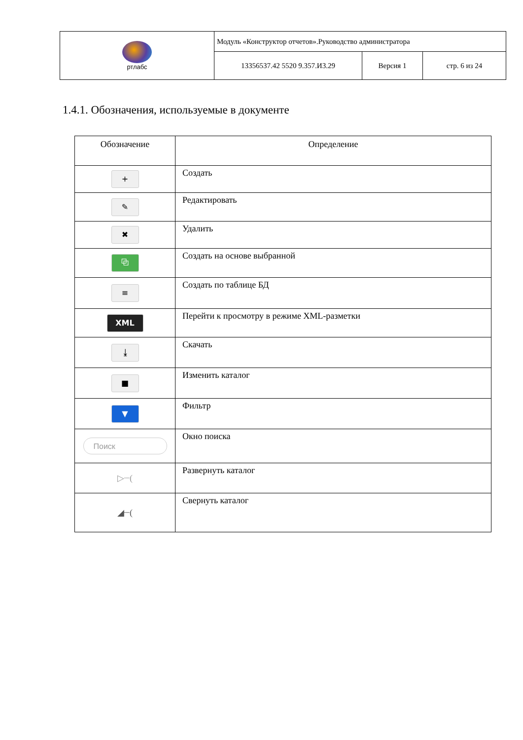| ртлабс | Модуль «Конструктор отчетов».Руководство администратора | | |
| | 13356537.42 5520 9.357.И3.29 | Версия 1 | стр. 6 из 24 |
1.4.1. Обозначения, используемые в документе
| Обозначение | Определение |
| --- | --- |
| + | Создать |
| ✎ | Редактировать |
| ✖ | Удалить |
| ⧉ | Создать на основе выбранной |
| ≡ | Создать по таблице БД |
| XML | Перейти к просмотру в режиме XML-разметки |
| ⤓ | Скачать |
| ■ | Изменить каталог |
| ▼ | Фильтр |
| Поиск | Окно поиска |
| ▷┈( | Развернуть каталог |
| ◢┈( | Свернуть каталог |